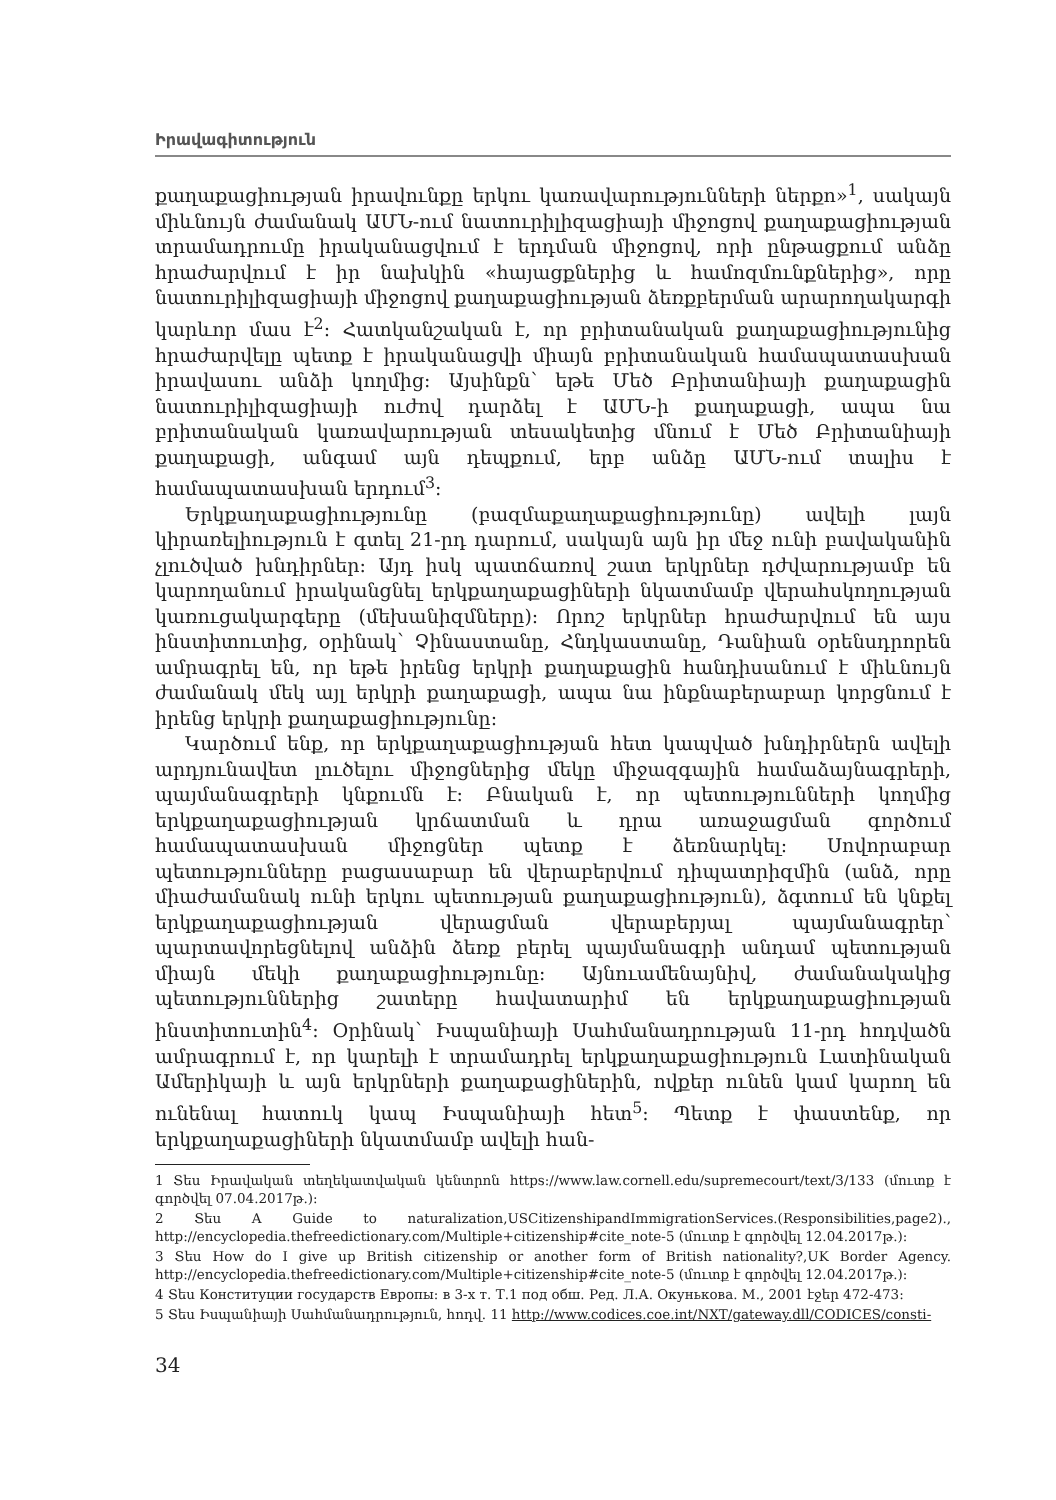Իրավագիտություն
քաղաքացիության իրավունքը երկու կառավարությունների ներքո»<sup>1</sup>, սակայն միևնույն ժամանակ ԱՄՆ-ում նատուրիլիզացիայի միջոցով քաղաքացիության տրամադրումը իրականացվում է երդման միջոցով, որի ընթացքում անձը հրաժարվում է իր նախկին «հայացքներից և համոզմունքներից», որը նատուրիլիզացիայի միջոցով քաղաքացիության ձեռքբերման արարողակարգի կարևոր մաս է<sup>2</sup>: Հատկանշական է, որ բրիտանական քաղաքացիությունից հրաժարվելը պետք է իրականացվի միայն բրիտանական համապատասխան իրավասու անձի կողմից: Այսինքն՝ եթե Մեծ Բրիտանիայի քաղաքացին նատուրիլիզացիայի ուժով դարձել է ԱՄՆ-ի քաղաքացի, ապա նա բրիտանական կառավարության տեսակետից մնում է Մեծ Բրիտանիայի քաղաքացի, անգամ այն դեպքում, երբ անձը ԱՄՆ-ում տալիս է համապատասխան երդում<sup>3</sup>:
Երկքաղաքացիությունը (բազմաքաղաքացիությունը) ավելի լայն կիրառելիություն է գտել 21-րդ դարում, սակայն այն իր մեջ ունի բավականին չլուծված խնդիրներ: Այդ իսկ պատճառով շատ երկրներ դժվարությամբ են կարողանում իրականցնել երկքաղաքացիների նկատմամբ վերահսկողության կառուցակարգերը (մեխանիզմները): Որոշ երկրներ հրաժարվում են այս ինստիտուտից, օրինակ՝ Չինաստանը, Հնդկաստանը, Դանիան օրենսդրորեն ամրագրել են, որ եթե իրենց երկրի քաղաքացին հանդիսանում է միևնույն ժամանակ մեկ այլ երկրի քաղաքացի, ապա նա ինքնաբերաբար կորցնում է իրենց երկրի քաղաքացիությունը:
Կարծում ենք, որ երկքաղաքացիության հետ կապված խնդիրներն ավելի արդյունավետ լուծելու միջոցներից մեկը միջազգային համաձայնագրերի, պայմանագրերի կնքումն է: Բնական է, որ պետությունների կողմից երկքաղաքացիության կրճատման և դրա առաջացման գործում համապատասխան միջոցներ պետք է ձեռնարկել: Սովորաբար պետությունները բացասաբար են վերաբերվում դիպատրիզմին (անձ, որը միաժամանակ ունի երկու պետության քաղաքացիություն), ձգտում են կնքել երկքաղաքացիության վերացման վերաբերյալ պայմանագրեր՝ պարտավորեցնելով անձին ձեռք բերել պայմանագրի անդամ պետության միայն մեկի քաղաքացիությունը: Այնուամենայնիվ, ժամանակակից պետություններից շատերը հավատարիմ են երկքաղաքացիության ինստիտուտին<sup>4</sup>: Օրինակ՝ Իսպանիայի Սահմանադրության 11-րդ հոդվածն ամրագրում է, որ կարելի է տրամադրել երկքաղաքացիություն Լատինական Ամերիկայի և այն երկրների քաղաքացիներին, ովքեր ունեն կամ կարող են ունենալ հատուկ կապ Իսպանիայի հետ<sup>5</sup>: Պետք է փաստենք, որ երկքաղաքացիների նկատմամբ ավելի հան-
1 Տես Իրավական տեղեկատվական կենտրոն https://www.law.cornell.edu/supremecourt/text/3/133 (մուտք է գործվել 07.04.2017թ.):
2 Տես A Guide to naturalization,USCitizenshipandImmigrationServices.(Responsibilities,page2)., http://encyclopedia.thefreedictionary.com/Multiple+citizenship#cite_note-5 (մուտք է գործվել 12.04.2017թ.):
3 Տես How do I give up British citizenship or another form of British nationality?,UK Border Agency. http://encyclopedia.thefreedictionary.com/Multiple+citizenship#cite_note-5 (մուտք է գործվել 12.04.2017թ.):
4 Տես Конституции государств Европы: в 3-х т. Т.1 под обш. Ред. Л.А. Окунькова. М., 2001 էջեր 472-473:
5 Տես Իսպանիայի Սահմանադրություն, հոդվ. 11 http://www.codices.coe.int/NXT/gateway.dll/CODICES/consti-
34